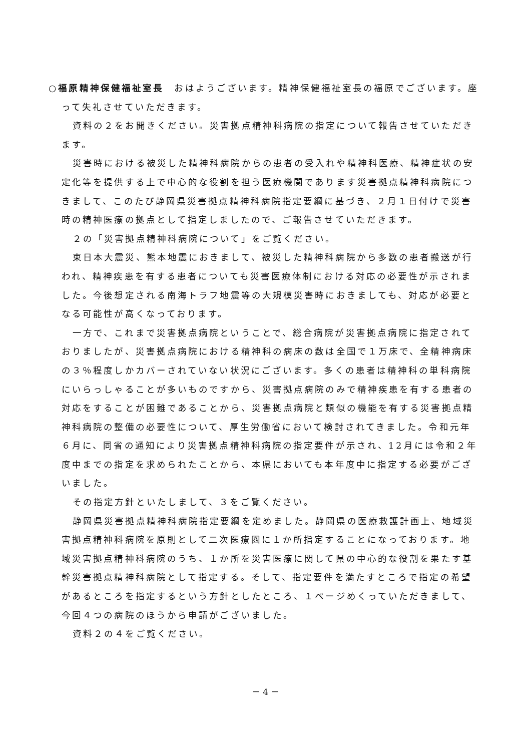○福原精神保健福祉室長　おはようございます。精神保健福祉室長の福原でございます。座って失礼させていただきます。
資料の２をお開きください。災害拠点精神科病院の指定について報告させていただきます。
災害時における被災した精神科病院からの患者の受入れや精神科医療、精神症状の安定化等を提供する上で中心的な役割を担う医療機関であります災害拠点精神科病院につきまして、このたび静岡県災害拠点精神科病院指定要綱に基づき、２月１日付けで災害時の精神医療の拠点として指定しましたので、ご報告させていただきます。
２の「災害拠点精神科病院について」をご覧ください。
東日本大震災、熊本地震におきまして、被災した精神科病院から多数の患者搬送が行われ、精神疾患を有する患者についても災害医療体制における対応の必要性が示されました。今後想定される南海トラフ地震等の大規模災害時におきましても、対応が必要となる可能性が高くなっております。
一方で、これまで災害拠点病院ということで、総合病院が災害拠点病院に指定されておりましたが、災害拠点病院における精神科の病床の数は全国で１万床で、全精神病床の３％程度しかカバーされていない状況にございます。多くの患者は精神科の単科病院にいらっしゃることが多いものですから、災害拠点病院のみで精神疾患を有する患者の対応をすることが困難であることから、災害拠点病院と類似の機能を有する災害拠点精神科病院の整備の必要性について、厚生労働省において検討されてきました。令和元年６月に、同省の通知により災害拠点精神科病院の指定要件が示され、12月には令和２年度中までの指定を求められたことから、本県においても本年度中に指定する必要がございました。
その指定方針といたしまして、３をご覧ください。
静岡県災害拠点精神科病院指定要綱を定めました。静岡県の医療救護計画上、地域災害拠点精神科病院を原則として二次医療圏に１か所指定することになっております。地域災害拠点精神科病院のうち、１か所を災害医療に関して県の中心的な役割を果たす基幹災害拠点精神科病院として指定する。そして、指定要件を満たすところで指定の希望があるところを指定するという方針としたところ、１ページめくっていただきまして、今回４つの病院のほうから申請がございました。
資料２の４をご覧ください。
－ 4 －